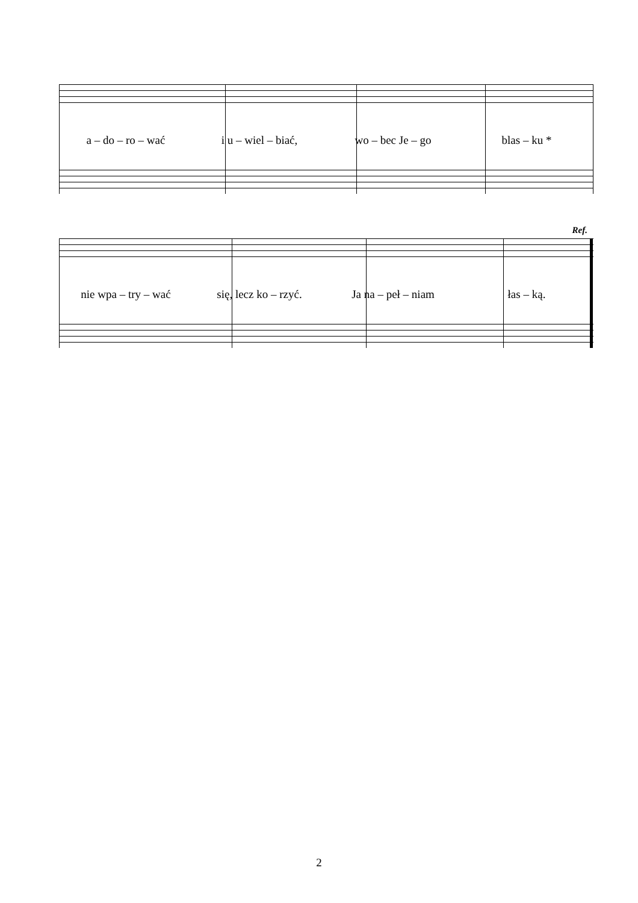a – do – ro – wać i u – wiel – biać, wo – bec Je – go blas – ku *
Ref.
nie wpa – try – wać się, lecz ko – rzyć. Ja na – peł – niam łas – ką.
2